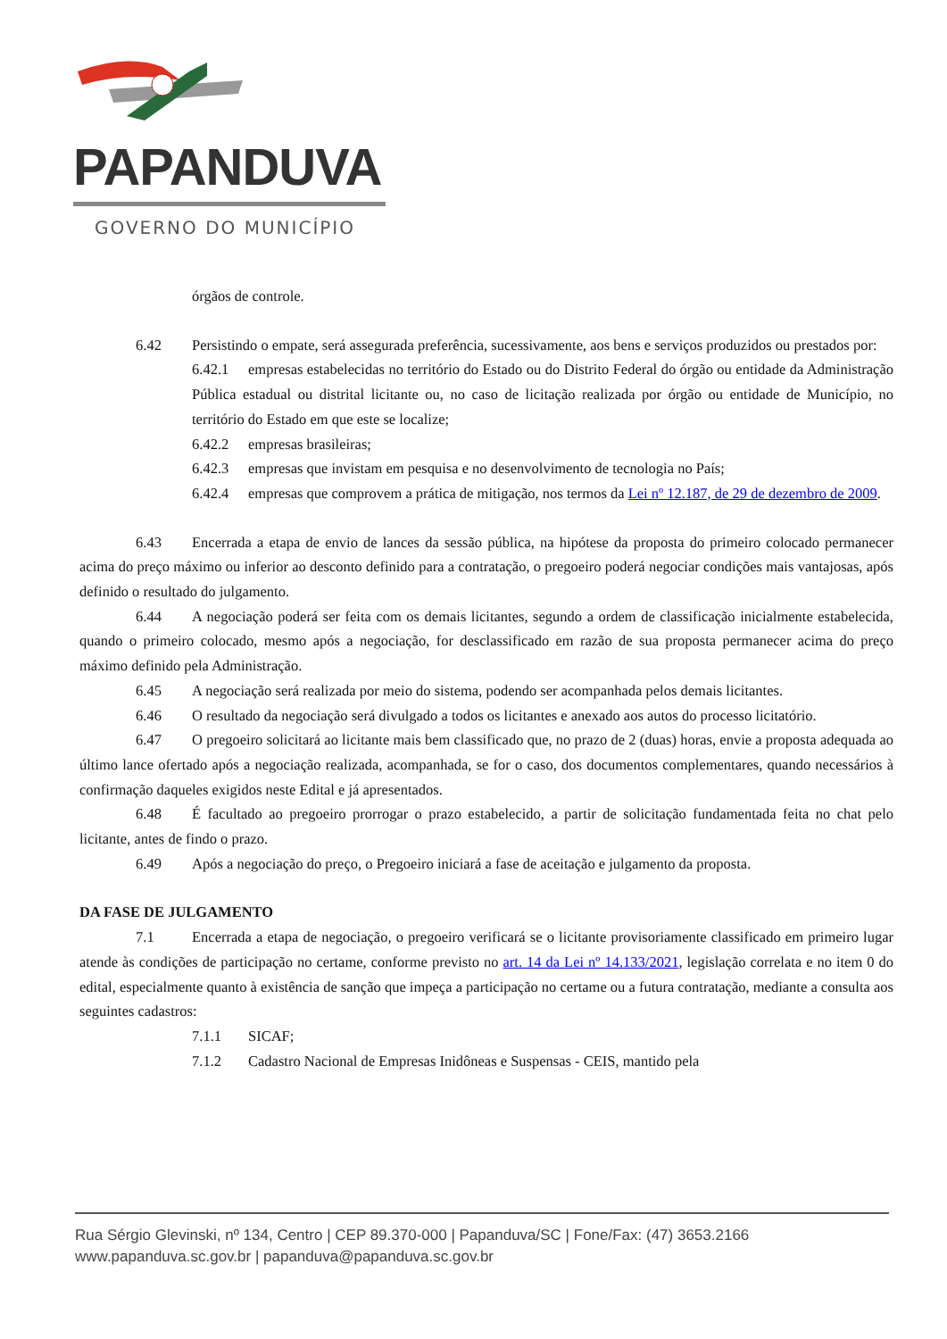PAPANDUVA
GOVERNO DO MUNICÍPIO
órgãos de controle.
6.42 Persistindo o empate, será assegurada preferência, sucessivamente, aos bens e serviços produzidos ou prestados por:
6.42.1 empresas estabelecidas no território do Estado ou do Distrito Federal do órgão ou entidade da Administração Pública estadual ou distrital licitante ou, no caso de licitação realizada por órgão ou entidade de Município, no território do Estado em que este se localize;
6.42.2 empresas brasileiras;
6.42.3 empresas que invistam em pesquisa e no desenvolvimento de tecnologia no País;
6.42.4 empresas que comprovem a prática de mitigação, nos termos da Lei nº 12.187, de 29 de dezembro de 2009.
6.43 Encerrada a etapa de envio de lances da sessão pública, na hipótese da proposta do primeiro colocado permanecer acima do preço máximo ou inferior ao desconto definido para a contratação, o pregoeiro poderá negociar condições mais vantajosas, após definido o resultado do julgamento.
6.44 A negociação poderá ser feita com os demais licitantes, segundo a ordem de classificação inicialmente estabelecida, quando o primeiro colocado, mesmo após a negociação, for desclassificado em razão de sua proposta permanecer acima do preço máximo definido pela Administração.
6.45 A negociação será realizada por meio do sistema, podendo ser acompanhada pelos demais licitantes.
6.46 O resultado da negociação será divulgado a todos os licitantes e anexado aos autos do processo licitatório.
6.47 O pregoeiro solicitará ao licitante mais bem classificado que, no prazo de 2 (duas) horas, envie a proposta adequada ao último lance ofertado após a negociação realizada, acompanhada, se for o caso, dos documentos complementares, quando necessários à confirmação daqueles exigidos neste Edital e já apresentados.
6.48 É facultado ao pregoeiro prorrogar o prazo estabelecido, a partir de solicitação fundamentada feita no chat pelo licitante, antes de findo o prazo.
6.49 Após a negociação do preço, o Pregoeiro iniciará a fase de aceitação e julgamento da proposta.
DA FASE DE JULGAMENTO
7.1 Encerrada a etapa de negociação, o pregoeiro verificará se o licitante provisoriamente classificado em primeiro lugar atende às condições de participação no certame, conforme previsto no art. 14 da Lei nº 14.133/2021, legislação correlata e no item 0 do edital, especialmente quanto à existência de sanção que impeça a participação no certame ou a futura contratação, mediante a consulta aos seguintes cadastros:
7.1.1 SICAF;
7.1.2 Cadastro Nacional de Empresas Inidôneas e Suspensas - CEIS, mantido pela
Rua Sérgio Glevinski, nº 134, Centro | CEP 89.370-000 | Papanduva/SC | Fone/Fax: (47) 3653.2166
www.papanduva.sc.gov.br | papanduva@papanduva.sc.gov.br